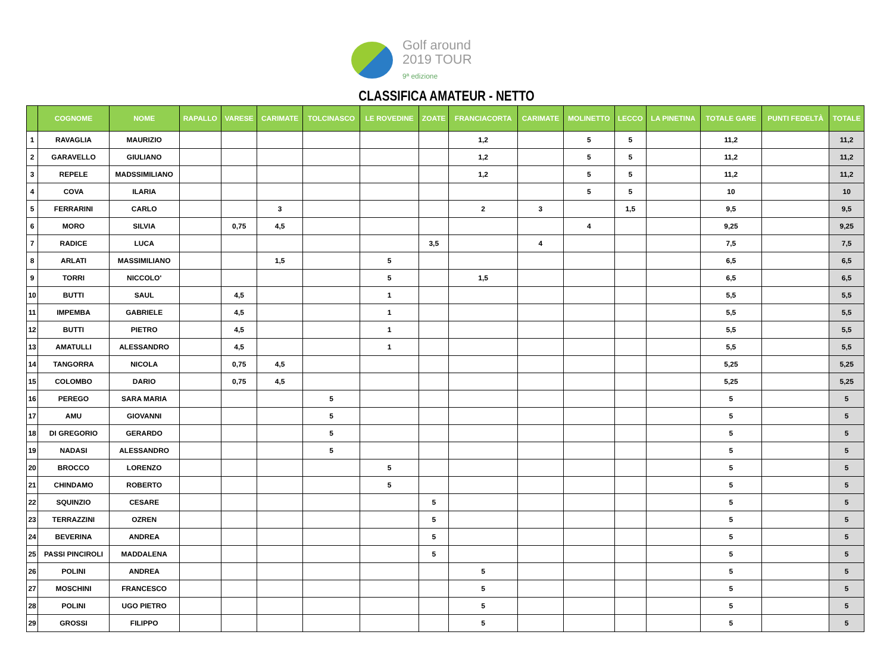Golf around
2019 TOUR
9ª edizione
CLASSIFICA AMATEUR - NETTO
| | COGNOME | NOME | RAPALLO | VARESE | CARIMATE | TOLCINASCO | LE ROVEDINE | ZOATE | FRANCIACORTA | CARIMATE | MOLINETTO | LECCO | LA PINETINA | TOTALE GARE | PUNTI FEDELTÀ | TOTALE |
| --- | --- | --- | --- | --- | --- | --- | --- | --- | --- | --- | --- | --- | --- | --- | --- | --- |
| 1 | RAVAGLIA | MAURIZIO | | | | | | | 1,2 | | 5 | 5 | | 11,2 | | 11,2 |
| 2 | GARAVELLO | GIULIANO | | | | | | | 1,2 | | 5 | 5 | | 11,2 | | 11,2 |
| 3 | REPELE | MADSSIMILIANO | | | | | | | 1,2 | | 5 | 5 | | 11,2 | | 11,2 |
| 4 | COVA | ILARIA | | | | | | | | | 5 | 5 | | 10 | | 10 |
| 5 | FERRARINI | CARLO | | | 3 | | | | 2 | 3 | | 1,5 | | 9,5 | | 9,5 |
| 6 | MORO | SILVIA | | 0,75 | 4,5 | | | | | | 4 | | | 9,25 | | 9,25 |
| 7 | RADICE | LUCA | | | | | | 3,5 | | 4 | | | | 7,5 | | 7,5 |
| 8 | ARLATI | MASSIMILIANO | | | 1,5 | | 5 | | | | | | | 6,5 | | 6,5 |
| 9 | TORRI | NICCOLO' | | | | | 5 | | 1,5 | | | | | 6,5 | | 6,5 |
| 10 | BUTTI | SAUL | | 4,5 | | | 1 | | | | | | | 5,5 | | 5,5 |
| 11 | IMPEMBA | GABRIELE | | 4,5 | | | 1 | | | | | | | 5,5 | | 5,5 |
| 12 | BUTTI | PIETRO | | 4,5 | | | 1 | | | | | | | 5,5 | | 5,5 |
| 13 | AMATULLI | ALESSANDRO | | 4,5 | | | 1 | | | | | | | 5,5 | | 5,5 |
| 14 | TANGORRA | NICOLA | | 0,75 | 4,5 | | | | | | | | | 5,25 | | 5,25 |
| 15 | COLOMBO | DARIO | | 0,75 | 4,5 | | | | | | | | | 5,25 | | 5,25 |
| 16 | PEREGO | SARA MARIA | | | | 5 | | | | | | | | 5 | | 5 |
| 17 | AMU | GIOVANNI | | | | 5 | | | | | | | | 5 | | 5 |
| 18 | DI GREGORIO | GERARDO | | | | 5 | | | | | | | | 5 | | 5 |
| 19 | NADASI | ALESSANDRO | | | | 5 | | | | | | | | 5 | | 5 |
| 20 | BROCCO | LORENZO | | | | | 5 | | | | | | | 5 | | 5 |
| 21 | CHINDAMO | ROBERTO | | | | | 5 | | | | | | | 5 | | 5 |
| 22 | SQUINZIO | CESARE | | | | | | 5 | | | | | | 5 | | 5 |
| 23 | TERRAZZINI | OZREN | | | | | | 5 | | | | | | 5 | | 5 |
| 24 | BEVERINA | ANDREA | | | | | | 5 | | | | | | 5 | | 5 |
| 25 | PASSI PINCIROLI | MADDALENA | | | | | | 5 | | | | | | 5 | | 5 |
| 26 | POLINI | ANDREA | | | | | | | 5 | | | | | 5 | | 5 |
| 27 | MOSCHINI | FRANCESCO | | | | | | | 5 | | | | | 5 | | 5 |
| 28 | POLINI | UGO PIETRO | | | | | | | 5 | | | | | 5 | | 5 |
| 29 | GROSSI | FILIPPO | | | | | | | 5 | | | | | 5 | | 5 |